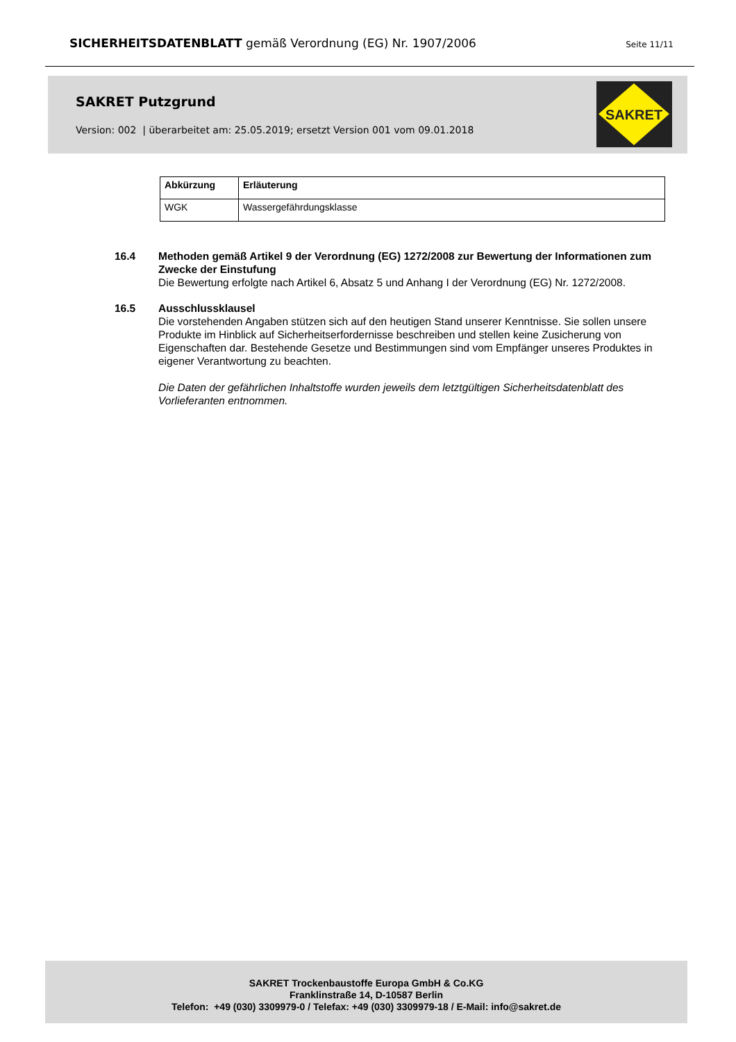SICHERHEITSDATENBLATT gemäß Verordnung (EG) Nr. 1907/2006 Seite 11/11
SAKRET Putzgrund
Version: 002 | überarbeitet am: 25.05.2019; ersetzt Version 001 vom 09.01.2018
SAKRET
| Abkürzung | Erläuterung |
| --- | --- |
| WGK | Wassergefährdungsklasse |
16.4 Methoden gemäß Artikel 9 der Verordnung (EG) 1272/2008 zur Bewertung der Informationen zum Zwecke der Einstufung
Die Bewertung erfolgte nach Artikel 6, Absatz 5 und Anhang I der Verordnung (EG) Nr. 1272/2008.
16.5 Ausschlussklausel
Die vorstehenden Angaben stützen sich auf den heutigen Stand unserer Kenntnisse. Sie sollen unsere Produkte im Hinblick auf Sicherheitserfordernisse beschreiben und stellen keine Zusicherung von Eigenschaften dar. Bestehende Gesetze und Bestimmungen sind vom Empfänger unseres Produktes in eigener Verantwortung zu beachten.
Die Daten der gefährlichen Inhaltstoffe wurden jeweils dem letztgültigen Sicherheitsdatenblatt des Vorlieferanten entnommen.
SAKRET Trockenbaustoffe Europa GmbH & Co.KG
Franklinstraße 14, D-10587 Berlin
Telefon: +49 (030) 3309979-0 / Telefax: +49 (030) 3309979-18 / E-Mail: info@sakret.de